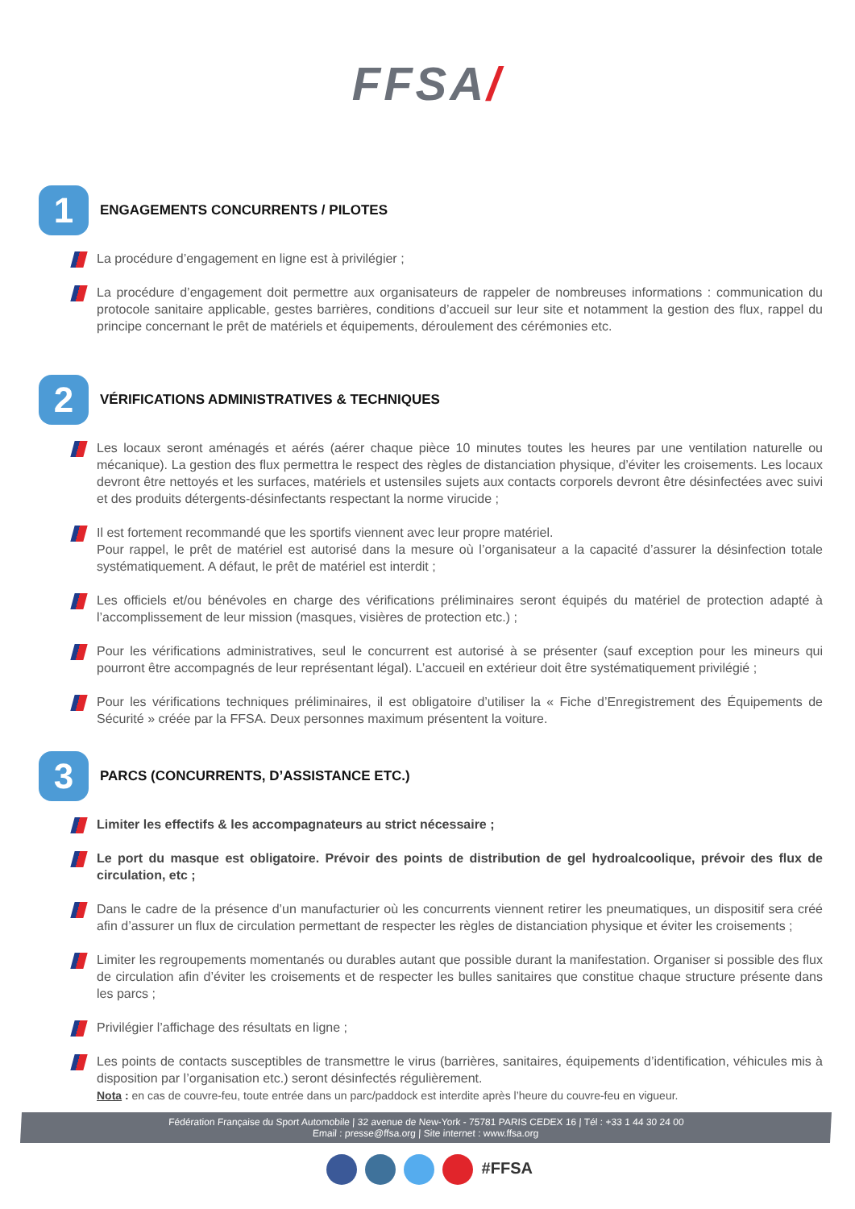FFSA/
1
ENGAGEMENTS CONCURRENTS / PILOTES
La procédure d’engagement en ligne est à privilégier ;
La procédure d’engagement doit permettre aux organisateurs de rappeler de nombreuses informations : communication du protocole sanitaire applicable, gestes barrières, conditions d’accueil sur leur site et notamment la gestion des flux, rappel du principe concernant le prêt de matériels et équipements, déroulement des cérémonies etc.
2
VÉRIFICATIONS ADMINISTRATIVES & TECHNIQUES
Les locaux seront aménagés et aérés (aérer chaque pièce 10 minutes toutes les heures par une ventilation naturelle ou mécanique). La gestion des flux permettra le respect des règles de distanciation physique, d’éviter les croisements. Les locaux devront être nettoyés et les surfaces, matériels et ustensiles sujets aux contacts corporels devront être désinfectées avec suivi et des produits détergents-désinfectants respectant la norme virucide ;
Il est fortement recommandé que les sportifs viennent avec leur propre matériel.
Pour rappel, le prêt de matériel est autorisé dans la mesure où l’organisateur a la capacité d’assurer la désinfection totale systématiquement. A défaut, le prêt de matériel est interdit ;
Les officiels et/ou bénévoles en charge des vérifications préliminaires seront équipés du matériel de protection adapté à l’accomplissement de leur mission (masques, visières de protection etc.) ;
Pour les vérifications administratives, seul le concurrent est autorisé à se présenter (sauf exception pour les mineurs qui pourront être accompagnés de leur représentant légal). L’accueil en extérieur doit être systématiquement privilégié ;
Pour les vérifications techniques préliminaires, il est obligatoire d’utiliser la « Fiche d’Enregistrement des Équipements de Sécurité » créée par la FFSA. Deux personnes maximum présentent la voiture.
3
PARCS (CONCURRENTS, D’ASSISTANCE ETC.)
Limiter les effectifs & les accompagnateurs au strict nécessaire ;
Le port du masque est obligatoire. Prévoir des points de distribution de gel hydroalcoolique, prévoir des flux de circulation, etc ;
Dans le cadre de la présence d’un manufacturier où les concurrents viennent retirer les pneumatiques, un dispositif sera créé afin d’assurer un flux de circulation permettant de respecter les règles de distanciation physique et éviter les croisements ;
Limiter les regroupements momentanés ou durables autant que possible durant la manifestation. Organiser si possible des flux de circulation afin d’éviter les croisements et de respecter les bulles sanitaires que constitue chaque structure présente dans les parcs ;
Privilégier l’affichage des résultats en ligne ;
Les points de contacts susceptibles de transmettre le virus (barrières, sanitaires, équipements d’identification, véhicules mis à disposition par l’organisation etc.) seront désinfectés régulièrement.
Nota : en cas de couvre-feu, toute entrée dans un parc/paddock est interdite après l’heure du couvre-feu en vigueur.
Fédération Française du Sport Automobile | 32 avenue de New-York - 75781 PARIS CEDEX 16 | Tél : +33 1 44 30 24 00
Email : presse@ffsa.org | Site internet : www.ffsa.org
#FFSA